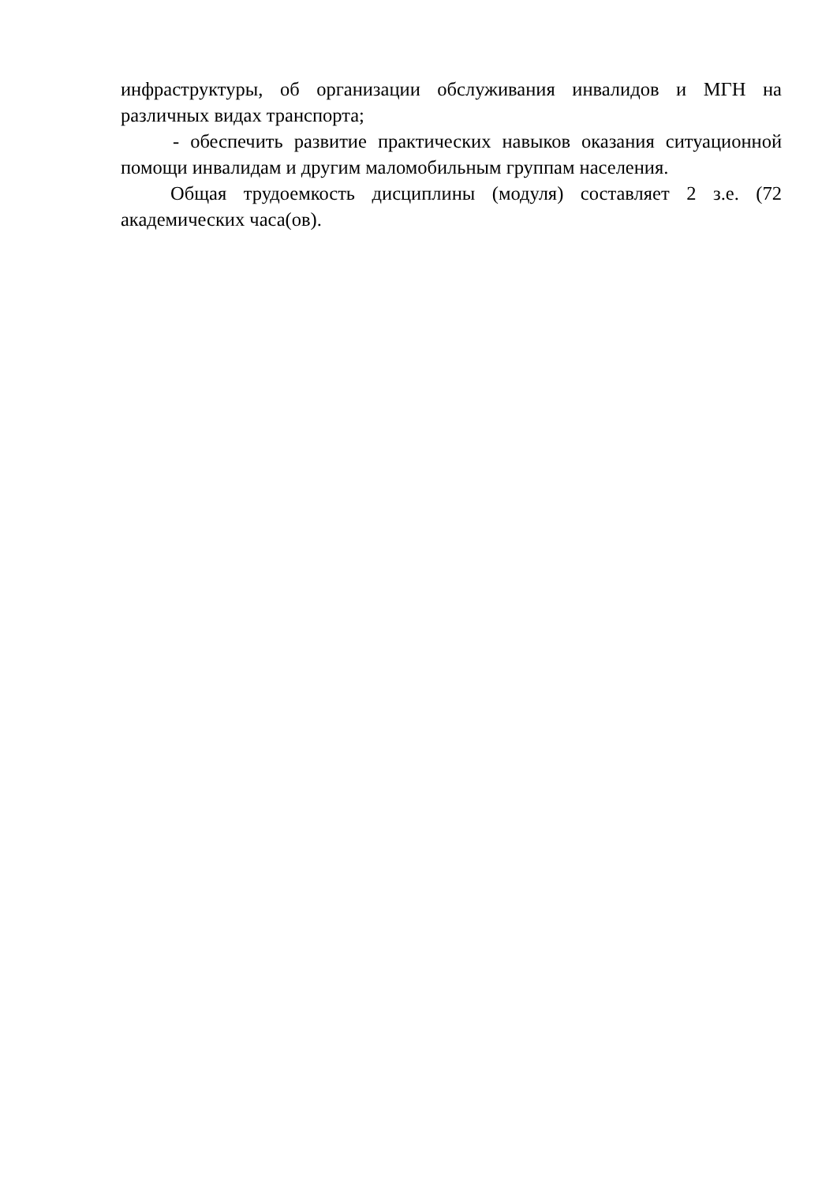инфраструктуры, об организации обслуживания инвалидов и МГН на различных видах транспорта;
- обеспечить развитие практических навыков оказания ситуационной помощи инвалидам и другим маломобильным группам населения.
Общая трудоемкость дисциплины (модуля) составляет 2 з.е. (72 академических часа(ов).